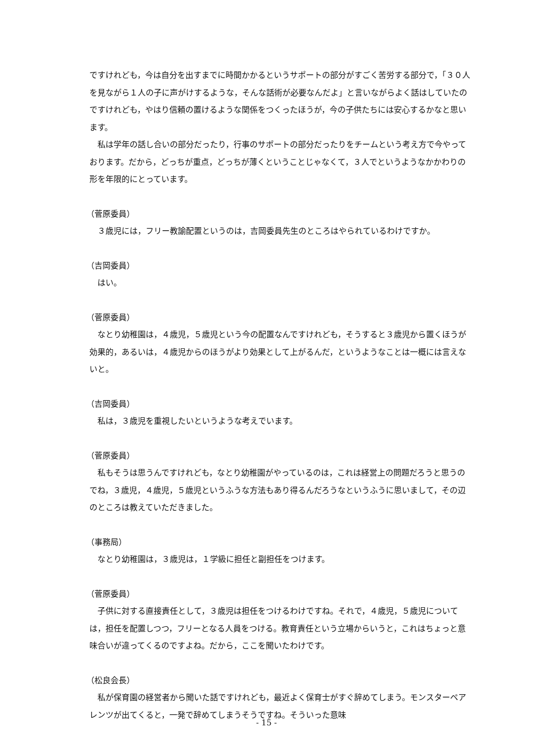ですけれども，今は自分を出すまでに時間かかるというサポートの部分がすごく苦労する部分で，「３０人を見ながら１人の子に声がけするような，そんな話術が必要なんだよ」と言いながらよく話はしていたのですけれども，やはり信頼の置けるような関係をつくったほうが，今の子供たちには安心するかなと思います。
私は学年の話し合いの部分だったり，行事のサポートの部分だったりをチームという考え方で今やっております。だから，どっちが重点，どっちが薄くということじゃなくて，３人でというようなかかわりの形を年限的にとっています。
（菅原委員）
３歳児には，フリー教諭配置というのは，吉岡委員先生のところはやられているわけですか。
（吉岡委員）
はい。
（菅原委員）
なとり幼稚園は，４歳児，５歳児という今の配置なんですけれども，そうすると３歳児から置くほうが効果的，あるいは，４歳児からのほうがより効果として上がるんだ，というようなことは一概には言えないと。
（吉岡委員）
私は，３歳児を重視したいというような考えでいます。
（菅原委員）
私もそうは思うんですけれども，なとり幼稚園がやっているのは，これは経営上の問題だろうと思うのでね，３歳児，４歳児，５歳児というふうな方法もあり得るんだろうなというふうに思いまして，その辺のところは教えていただきました。
（事務局）
なとり幼稚園は，３歳児は，１学級に担任と副担任をつけます。
（菅原委員）
子供に対する直接責任として，３歳児は担任をつけるわけですね。それで，４歳児，５歳児については，担任を配置しつつ，フリーとなる人員をつける。教育責任という立場からいうと，これはちょっと意味合いが違ってくるのですよね。だから，ここを聞いたわけです。
（松良会長）
私が保育園の経営者から聞いた話ですけれども，最近よく保育士がすぐ辞めてしまう。モンスターペアレンツが出てくると，一発で辞めてしまうそうですね。そういった意味
- 15 -